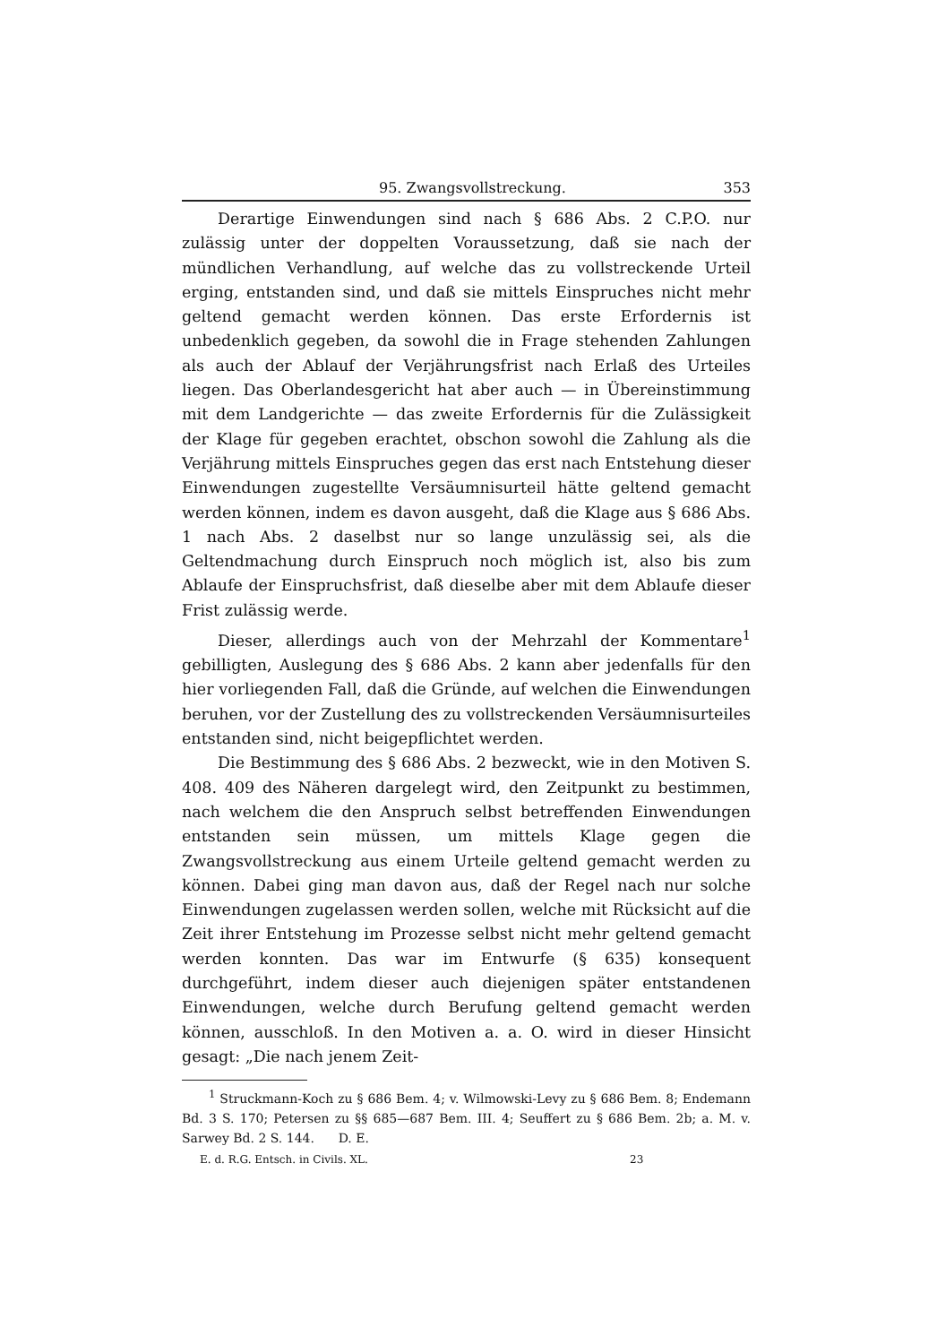95. Zwangsvollstreckung. 353
Derartige Einwendungen sind nach § 686 Abs. 2 C.P.O. nur zulässig unter der doppelten Voraussetzung, daß sie nach der mündlichen Verhandlung, auf welche das zu vollstreckende Urteil erging, entstanden sind, und daß sie mittels Einspruches nicht mehr geltend gemacht werden können. Das erste Erfordernis ist unbedenklich gegeben, da sowohl die in Frage stehenden Zahlungen als auch der Ablauf der Verjährungsfrist nach Erlaß des Urteiles liegen. Das Oberlandesgericht hat aber auch — in Übereinstimmung mit dem Landgerichte — das zweite Erfordernis für die Zulässigkeit der Klage für gegeben erachtet, obschon sowohl die Zahlung als die Verjährung mittels Einspruches gegen das erst nach Entstehung dieser Einwendungen zugestellte Versäumnisurteil hätte geltend gemacht werden können, indem es davon ausgeht, daß die Klage aus § 686 Abs. 1 nach Abs. 2 daselbst nur so lange unzulässig sei, als die Geltendmachung durch Einspruch noch möglich ist, also bis zum Ablaufe der Einspruchsfrist, daß dieselbe aber mit dem Ablaufe dieser Frist zulässig werde.
Dieser, allerdings auch von der Mehrzahl der Kommentare<sup>1</sup> gebilligten, Auslegung des § 686 Abs. 2 kann aber jedenfalls für den hier vorliegenden Fall, daß die Gründe, auf welchen die Einwendungen beruhen, vor der Zustellung des zu vollstreckenden Versäumnisurteiles entstanden sind, nicht beigepflichtet werden.
Die Bestimmung des § 686 Abs. 2 bezweckt, wie in den Motiven S. 408. 409 des Näheren dargelegt wird, den Zeitpunkt zu bestimmen, nach welchem die den Anspruch selbst betreffenden Einwendungen entstanden sein müssen, um mittels Klage gegen die Zwangsvollstreckung aus einem Urteile geltend gemacht werden zu können. Dabei ging man davon aus, daß der Regel nach nur solche Einwendungen zugelassen werden sollen, welche mit Rücksicht auf die Zeit ihrer Entstehung im Prozesse selbst nicht mehr geltend gemacht werden konnten. Das war im Entwurfe (§ 635) konsequent durchgeführt, indem dieser auch diejenigen später entstandenen Einwendungen, welche durch Berufung geltend gemacht werden können, ausschloß. In den Motiven a. a. O. wird in dieser Hinsicht gesagt: „Die nach jenem Zeit-
<sup>1</sup> Struckmann-Koch zu § 686 Bem. 4; v. Wilmowski-Levy zu § 686 Bem. 8; Endemann Bd. 3 S. 170; Petersen zu §§ 685—687 Bem. III. 4; Seuffert zu § 686 Bem. 2b; a. M. v. Sarwey Bd. 2 S. 144. D. E.
E. d. R.G. Entsch. in Civils. XL. 23